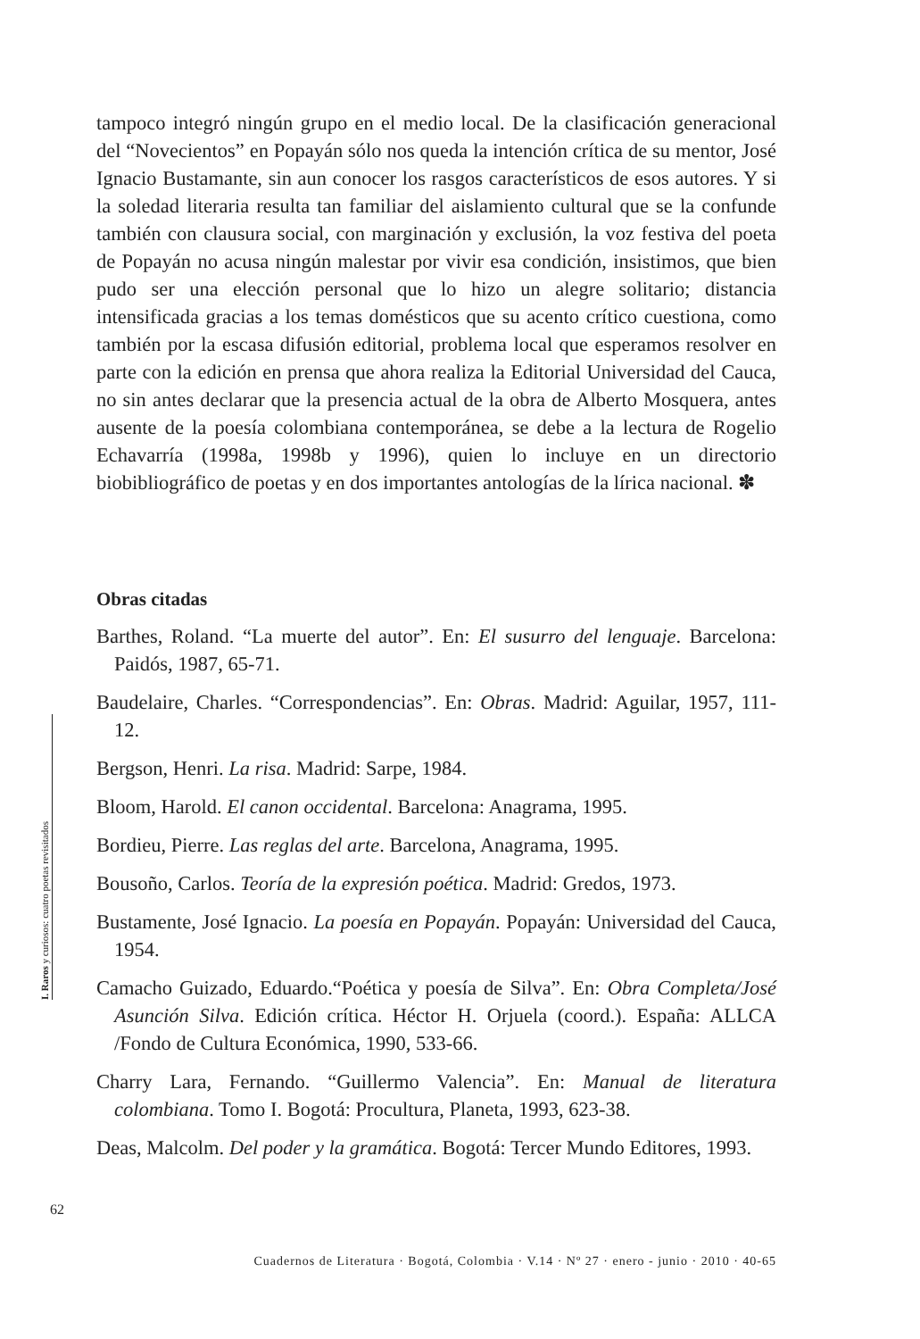tampoco integró ningún grupo en el medio local. De la clasificación generacional del “Novecientos” en Popayán sólo nos queda la intención crítica de su mentor, José Ignacio Bustamante, sin aun conocer los rasgos característicos de esos autores. Y si la soledad literaria resulta tan familiar del aislamiento cultural que se la confunde también con clausura social, con marginación y exclusión, la voz festiva del poeta de Popayán no acusa ningún malestar por vivir esa condición, insistimos, que bien pudo ser una elección personal que lo hizo un alegre solitario; distancia intensificada gracias a los temas domésticos que su acento crítico cuestiona, como también por la escasa difusión editorial, problema local que esperamos resolver en parte con la edición en prensa que ahora realiza la Editorial Universidad del Cauca, no sin antes declarar que la presencia actual de la obra de Alberto Mosquera, antes ausente de la poesía colombiana contemporánea, se debe a la lectura de Rogelio Echavarría (1998a, 1998b y 1996), quien lo incluye en un directorio biobibliográfico de poetas y en dos importantes antologías de la lírica nacional. ✽
Obras citadas
Barthes, Roland. “La muerte del autor”. En: El susurro del lenguaje. Barcelona: Paidós, 1987, 65-71.
Baudelaire, Charles. “Correspondencias”. En: Obras. Madrid: Aguilar, 1957, 111-12.
Bergson, Henri. La risa. Madrid: Sarpe, 1984.
Bloom, Harold. El canon occidental. Barcelona: Anagrama, 1995.
Bordieu, Pierre. Las reglas del arte. Barcelona, Anagrama, 1995.
Bousoño, Carlos. Teoría de la expresión poética. Madrid: Gredos, 1973.
Bustamente, José Ignacio. La poesía en Popayán. Popayán: Universidad del Cauca, 1954.
Camacho Guizado, Eduardo.“Poética y poesía de Silva”. En: Obra Completa/José Asunción Silva. Edición crítica. Héctor H. Orjuela (coord.). España: ALLCA /Fondo de Cultura Económica, 1990, 533-66.
Charry Lara, Fernando. “Guillermo Valencia”. En: Manual de literatura colombiana. Tomo I. Bogotá: Procultura, Planeta, 1993, 623-38.
Deas, Malcolm. Del poder y la gramática. Bogotá: Tercer Mundo Editores, 1993.
I. Raros y curiosos: cuatro poetas revisitados
62
Cuadernos de Literatura · Bogotá, Colombia · V.14 · Nº 27 · enero - junio · 2010 · 40-65